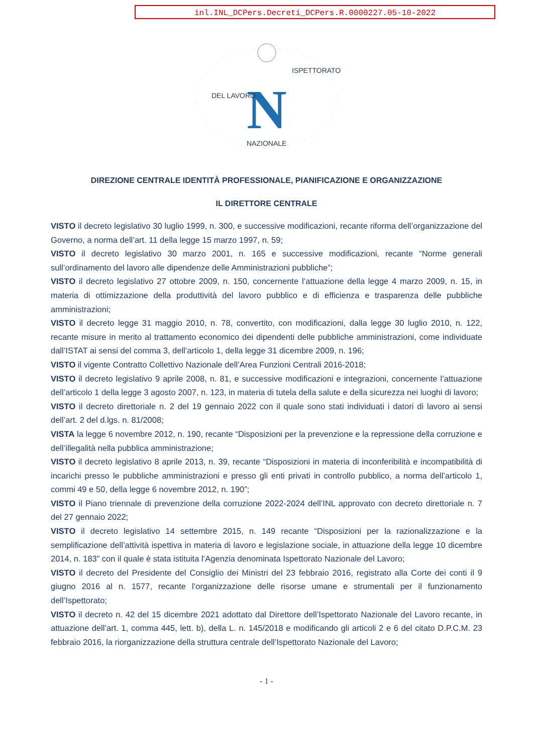inl.INL_DCPers.Decreti_DCPers.R.0000227.05-10-2022
N
DEL LAVORO
ISPETTORATO
NAZIONALE
DIREZIONE CENTRALE IDENTITÀ PROFESSIONALE, PIANIFICAZIONE E ORGANIZZAZIONE
IL DIRETTORE CENTRALE
VISTO il decreto legislativo 30 luglio 1999, n. 300, e successive modificazioni, recante riforma dell’organizzazione del Governo, a norma dell’art. 11 della legge 15 marzo 1997, n. 59;
VISTO il decreto legislativo 30 marzo 2001, n. 165 e successive modificazioni, recante “Norme generali sull’ordinamento del lavoro alle dipendenze delle Amministrazioni pubbliche”;
VISTO il decreto legislativo 27 ottobre 2009, n. 150, concernente l’attuazione della legge 4 marzo 2009, n. 15, in materia di ottimizzazione della produttività del lavoro pubblico e di efficienza e trasparenza delle pubbliche amministrazioni;
VISTO il decreto legge 31 maggio 2010, n. 78, convertito, con modificazioni, dalla legge 30 luglio 2010, n. 122, recante misure in merito al trattamento economico dei dipendenti delle pubbliche amministrazioni, come individuate dall’ISTAT ai sensi del comma 3, dell’articolo 1, della legge 31 dicembre 2009, n. 196;
VISTO il vigente Contratto Collettivo Nazionale dell’Area Funzioni Centrali 2016-2018;
VISTO il decreto legislativo 9 aprile 2008, n. 81, e successive modificazioni e integrazioni, concernente l’attuazione dell’articolo 1 della legge 3 agosto 2007, n. 123, in materia di tutela della salute e della sicurezza nei luoghi di lavoro;
VISTO il decreto direttoriale n. 2 del 19 gennaio 2022 con il quale sono stati individuati i datori di lavoro ai sensi dell’art. 2 del d.lgs. n. 81/2008;
VISTA la legge 6 novembre 2012, n. 190, recante “Disposizioni per la prevenzione e la repressione della corruzione e dell’illegalità nella pubblica amministrazione;
VISTO il decreto legislativo 8 aprile 2013, n. 39, recante “Disposizioni in materia di inconferibilità e incompatibilità di incarichi presso le pubbliche amministrazioni e presso gli enti privati in controllo pubblico, a norma dell’articolo 1, commi 49 e 50, della legge 6 novembre 2012, n. 190”;
VISTO il Piano triennale di prevenzione della corruzione 2022-2024 dell’INL approvato con decreto direttoriale n. 7 del 27 gennaio 2022;
VISTO il decreto legislativo 14 settembre 2015, n. 149 recante “Disposizioni per la razionalizzazione e la semplificazione dell’attività ispettiva in materia di lavoro e legislazione sociale, in attuazione della legge 10 dicembre 2014, n. 183” con il quale è stata istituita l’Agenzia denominata Ispettorato Nazionale del Lavoro;
VISTO il decreto del Presidente del Consiglio dei Ministri del 23 febbraio 2016, registrato alla Corte dei conti il 9 giugno 2016 al n. 1577, recante l’organizzazione delle risorse umane e strumentali per il funzionamento dell’Ispettorato;
VISTO il decreto n. 42 del 15 dicembre 2021 adottato dal Direttore dell’Ispettorato Nazionale del Lavoro recante, in attuazione dell’art. 1, comma 445, lett. b), della L. n. 145/2018 e modificando gli articoli 2 e 6 del citato D.P.C.M. 23 febbraio 2016, la riorganizzazione della struttura centrale dell’Ispettorato Nazionale del Lavoro;
- 1 -